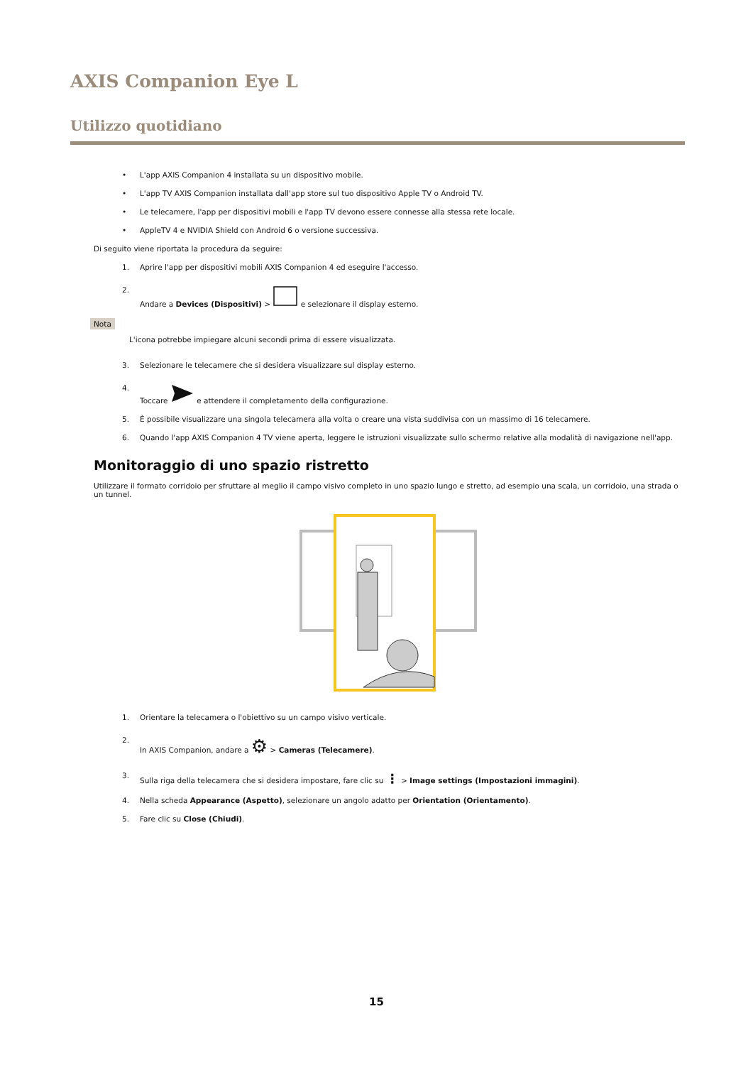AXIS Companion Eye L
Utilizzo quotidiano
• L'app AXIS Companion 4 installata su un dispositivo mobile.
• L'app TV AXIS Companion installata dall'app store sul tuo dispositivo Apple TV o Android TV.
• Le telecamere, l'app per dispositivi mobili e l'app TV devono essere connesse alla stessa rete locale.
• AppleTV 4 e NVIDIA Shield con Android 6 o versione successiva.
Di seguito viene riportata la procedura da seguire:
1. Aprire l'app per dispositivi mobili AXIS Companion 4 ed eseguire l'accesso.
2. Andare a Devices (Dispositivi) > e selezionare il display esterno.
Nota
L'icona potrebbe impiegare alcuni secondi prima di essere visualizzata.
3. Selezionare le telecamere che si desidera visualizzare sul display esterno.
4. Toccare e attendere il completamento della configurazione.
5. È possibile visualizzare una singola telecamera alla volta o creare una vista suddivisa con un massimo di 16 telecamere.
6. Quando l'app AXIS Companion 4 TV viene aperta, leggere le istruzioni visualizzate sullo schermo relative alla modalità di navigazione nell'app.
Monitoraggio di uno spazio ristretto
Utilizzare il formato corridoio per sfruttare al meglio il campo visivo completo in uno spazio lungo e stretto, ad esempio una scala, un corridoio, una strada o un tunnel.
1. Orientare la telecamera o l'obiettivo su un campo visivo verticale.
2. In AXIS Companion, andare a ⚙ > Cameras (Telecamere).
3. Sulla riga della telecamera che si desidera impostare, fare clic su ⋮ > Image settings (Impostazioni immagini).
4. Nella scheda Appearance (Aspetto), selezionare un angolo adatto per Orientation (Orientamento).
5. Fare clic su Close (Chiudi).
15